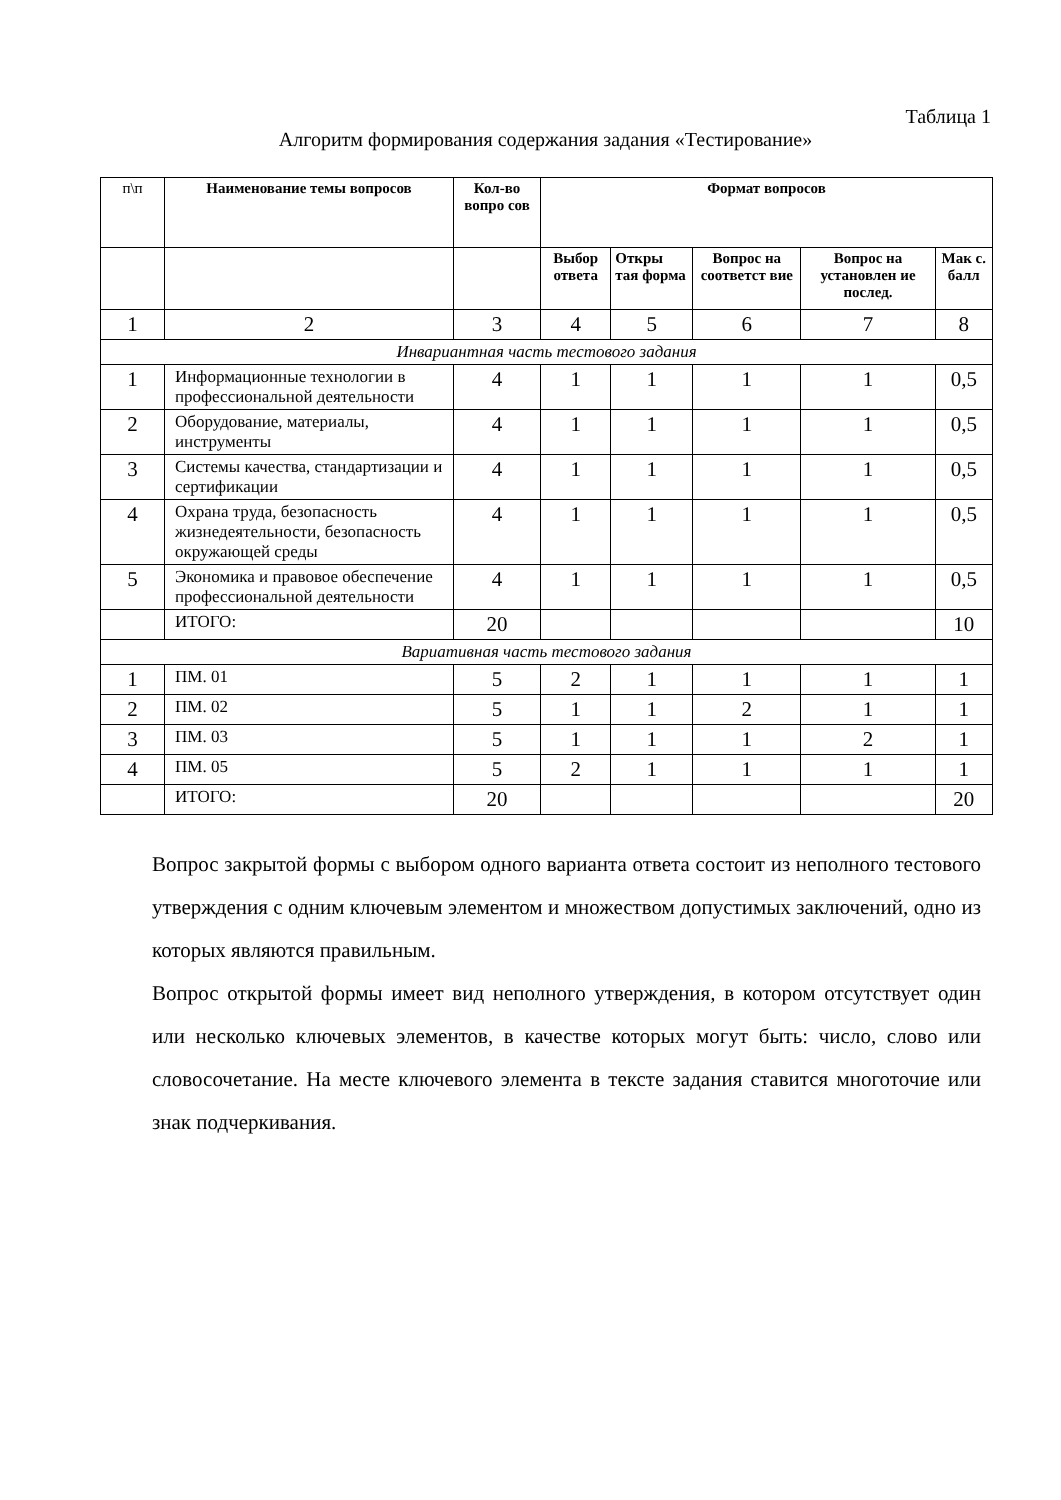Таблица 1
Алгоритм формирования содержания задания «Тестирование»
| п\п | Наименование темы вопросов | Кол-во вопро сов | Формат вопросов | | | | |
| --- | --- | --- | --- | --- | --- | --- | --- |
| | | | Выбор ответа | Откры тая форма | Вопрос на соответст вие | Вопрос на установлен ие послед. | Мак с. балл |
| 1 | 2 | 3 | 4 | 5 | 6 | 7 | 8 |
| Инвариантная часть тестового задания | | | | | | | |
| 1 | Информационные технологии в профессиональной деятельности | 4 | 1 | 1 | 1 | 1 | 0,5 |
| 2 | Оборудование, материалы, инструменты | 4 | 1 | 1 | 1 | 1 | 0,5 |
| 3 | Системы качества, стандартизации и сертификации | 4 | 1 | 1 | 1 | 1 | 0,5 |
| 4 | Охрана труда, безопасность жизнедеятельности, безопасность окружающей среды | 4 | 1 | 1 | 1 | 1 | 0,5 |
| 5 | Экономика и правовое обеспечение профессиональной деятельности | 4 | 1 | 1 | 1 | 1 | 0,5 |
| | ИТОГО: | 20 | | | | | 10 |
| Вариативная часть тестового задания | | | | | | | |
| 1 | ПМ. 01 | 5 | 2 | 1 | 1 | 1 | 1 |
| 2 | ПМ. 02 | 5 | 1 | 1 | 2 | 1 | 1 |
| 3 | ПМ. 03 | 5 | 1 | 1 | 1 | 2 | 1 |
| 4 | ПМ. 05 | 5 | 2 | 1 | 1 | 1 | 1 |
| | ИТОГО: | 20 | | | | | 20 |
Вопрос закрытой формы с выбором одного варианта ответа состоит из неполного тестового утверждения с одним ключевым элементом и множеством допустимых заключений, одно из которых являются правильным.
Вопрос открытой формы имеет вид неполного утверждения, в котором отсутствует один или несколько ключевых элементов, в качестве которых могут быть: число, слово или словосочетание. На месте ключевого элемента в тексте задания ставится многоточие или знак подчеркивания.